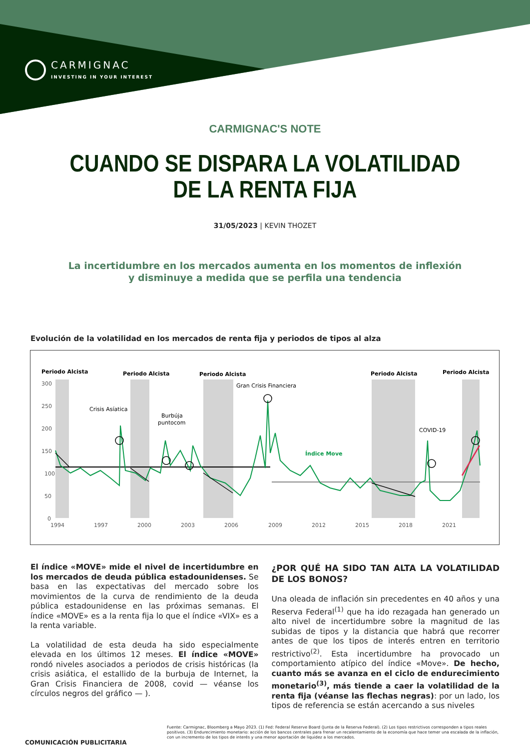CARMIGNAC
INVESTING IN YOUR INTEREST
CARMIGNAC'S NOTE
CUANDO SE DISPARA LA VOLATILIDAD
DE LA RENTA FIJA
31/05/2023 | KEVIN THOZET
La incertidumbre en los mercados aumenta en los momentos de inflexión
y disminuye a medida que se perfila una tendencia
Evolución de la volatilidad en los mercados de renta fija y periodos de tipos al alza
Periodo Alcista
Periodo Alcista
Periodo Alcista
Periodo Alcista
Periodo Alcista
300
250
200
150
100
50
0
1994
1997
2000
2003
2006
2009
2012
2015
2018
2021
Crisis Asíatica
Burbúja
puntocom
Gran Crisis Financiera
COVID-19
Índice Move
El índice «MOVE» mide el nivel de incertidumbre en los mercados de deuda pública estadounidenses. Se basa en las expectativas del mercado sobre los movimientos de la curva de rendimiento de la deuda pública estadounidense en las próximas semanas. El índice «MOVE» es a la renta fija lo que el índice «VIX» es a la renta variable.
La volatilidad de esta deuda ha sido especialmente elevada en los últimos 12 meses. El índice «MOVE» rondó niveles asociados a periodos de crisis históricas (la crisis asiática, el estallido de la burbuja de Internet, la Gran Crisis Financiera de 2008, covid — véanse los círculos negros del gráfico — ).
¿POR QUÉ HA SIDO TAN ALTA LA VOLATILIDAD DE LOS BONOS?
Una oleada de inflación sin precedentes en 40 años y una Reserva Federal<sup>(1)</sup> que ha ido rezagada han generado un alto nivel de incertidumbre sobre la magnitud de las subidas de tipos y la distancia que habrá que recorrer antes de que los tipos de interés entren en territorio restrictivo<sup>(2)</sup>. Esta incertidumbre ha provocado un comportamiento atípico del índice «Move». De hecho, cuanto más se avanza en el ciclo de endurecimiento monetario<sup>(3)</sup>, más tiende a caer la volatilidad de la renta fija (véanse las flechas negras): por un lado, los tipos de referencia se están acercando a sus niveles
Fuente: Carmignac, Bloomberg a Mayo 2023. (1) Fed: Federal Reserve Board (Junta de la Reserva Federal). (2) Los tipos restrictivos corresponden a tipos reales positivos. (3) Endurecimiento monetario: acción de los bancos centrales para frenar un recalentamiento de la economía que hace temer una escalada de la inflación, con un incremento de los tipos de interés y una menor aportación de liquidez a los mercados.
COMUNICACIÓN PUBLICITARIA